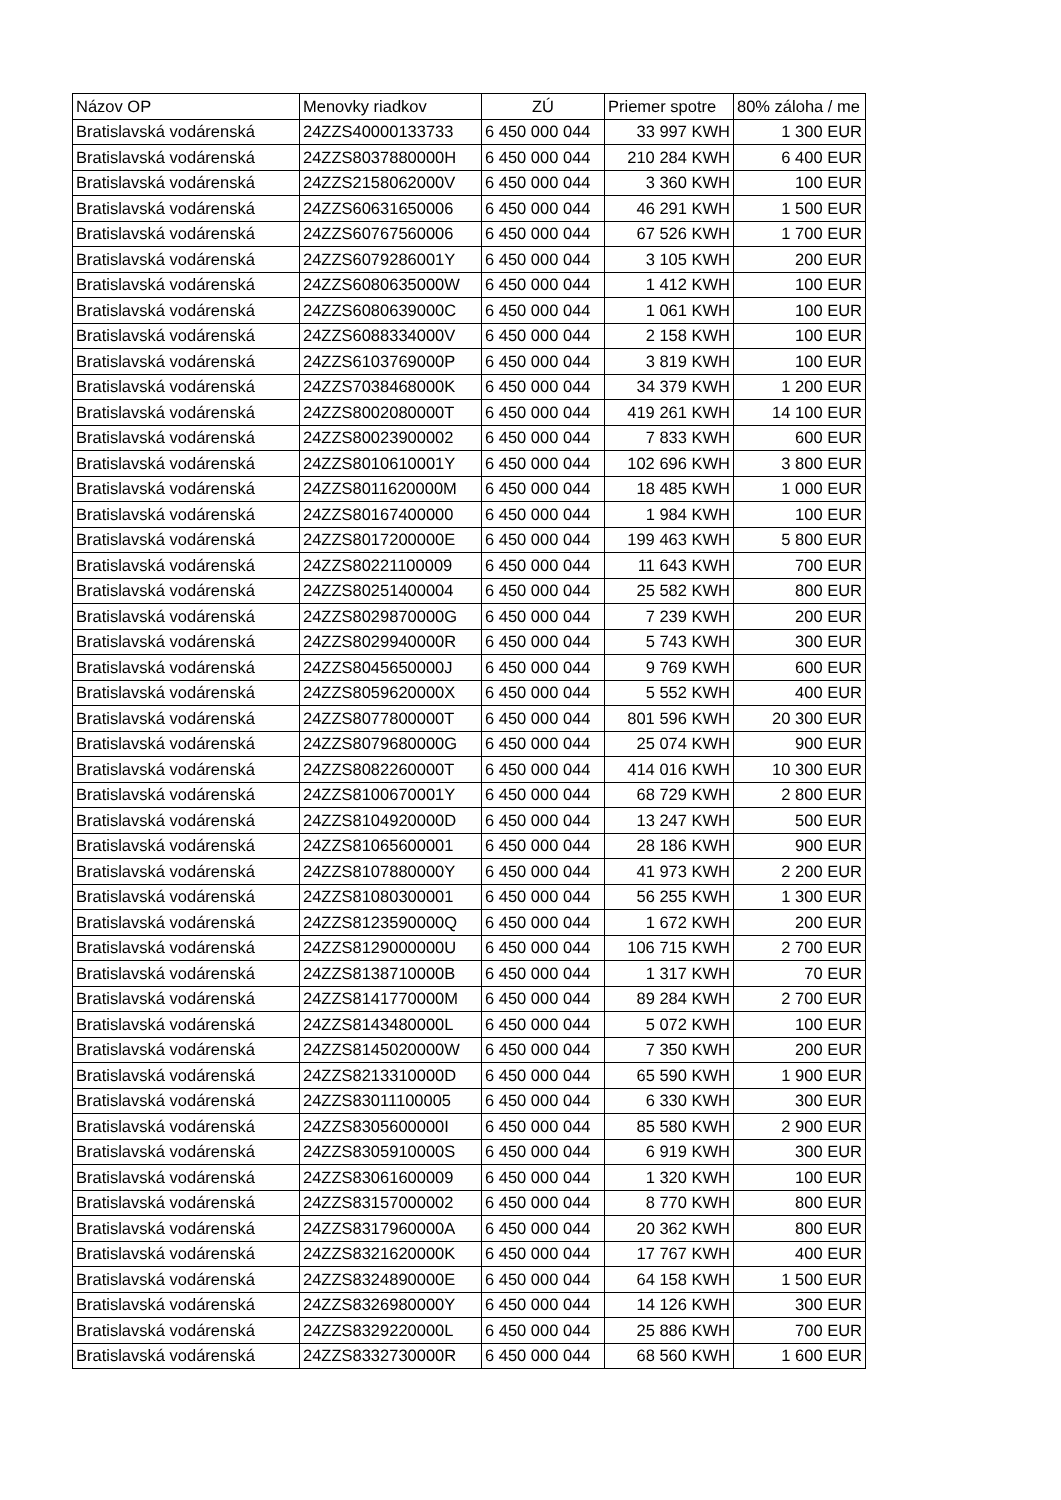| Názov OP | Menovky riadkov | ZÚ | Priemer spotre | 80% záloha / me |
| --- | --- | --- | --- | --- |
| Bratislavská vodárenská | 24ZZS40000133733 | 6 450 000 044 | 33 997 KWH | 1 300 EUR |
| Bratislavská vodárenská | 24ZZS8037880000H | 6 450 000 044 | 210 284 KWH | 6 400 EUR |
| Bratislavská vodárenská | 24ZZS2158062000V | 6 450 000 044 | 3 360 KWH | 100 EUR |
| Bratislavská vodárenská | 24ZZS60631650006 | 6 450 000 044 | 46 291 KWH | 1 500 EUR |
| Bratislavská vodárenská | 24ZZS60767560006 | 6 450 000 044 | 67 526 KWH | 1 700 EUR |
| Bratislavská vodárenská | 24ZZS6079286001Y | 6 450 000 044 | 3 105 KWH | 200 EUR |
| Bratislavská vodárenská | 24ZZS6080635000W | 6 450 000 044 | 1 412 KWH | 100 EUR |
| Bratislavská vodárenská | 24ZZS6080639000C | 6 450 000 044 | 1 061 KWH | 100 EUR |
| Bratislavská vodárenská | 24ZZS6088334000V | 6 450 000 044 | 2 158 KWH | 100 EUR |
| Bratislavská vodárenská | 24ZZS6103769000P | 6 450 000 044 | 3 819 KWH | 100 EUR |
| Bratislavská vodárenská | 24ZZS7038468000K | 6 450 000 044 | 34 379 KWH | 1 200 EUR |
| Bratislavská vodárenská | 24ZZS8002080000T | 6 450 000 044 | 419 261 KWH | 14 100 EUR |
| Bratislavská vodárenská | 24ZZS80023900002 | 6 450 000 044 | 7 833 KWH | 600 EUR |
| Bratislavská vodárenská | 24ZZS8010610001Y | 6 450 000 044 | 102 696 KWH | 3 800 EUR |
| Bratislavská vodárenská | 24ZZS8011620000M | 6 450 000 044 | 18 485 KWH | 1 000 EUR |
| Bratislavská vodárenská | 24ZZS80167400000 | 6 450 000 044 | 1 984 KWH | 100 EUR |
| Bratislavská vodárenská | 24ZZS8017200000E | 6 450 000 044 | 199 463 KWH | 5 800 EUR |
| Bratislavská vodárenská | 24ZZS80221100009 | 6 450 000 044 | 11 643 KWH | 700 EUR |
| Bratislavská vodárenská | 24ZZS80251400004 | 6 450 000 044 | 25 582 KWH | 800 EUR |
| Bratislavská vodárenská | 24ZZS8029870000G | 6 450 000 044 | 7 239 KWH | 200 EUR |
| Bratislavská vodárenská | 24ZZS8029940000R | 6 450 000 044 | 5 743 KWH | 300 EUR |
| Bratislavská vodárenská | 24ZZS8045650000J | 6 450 000 044 | 9 769 KWH | 600 EUR |
| Bratislavská vodárenská | 24ZZS8059620000X | 6 450 000 044 | 5 552 KWH | 400 EUR |
| Bratislavská vodárenská | 24ZZS8077800000T | 6 450 000 044 | 801 596 KWH | 20 300 EUR |
| Bratislavská vodárenská | 24ZZS8079680000G | 6 450 000 044 | 25 074 KWH | 900 EUR |
| Bratislavská vodárenská | 24ZZS8082260000T | 6 450 000 044 | 414 016 KWH | 10 300 EUR |
| Bratislavská vodárenská | 24ZZS8100670001Y | 6 450 000 044 | 68 729 KWH | 2 800 EUR |
| Bratislavská vodárenská | 24ZZS8104920000D | 6 450 000 044 | 13 247 KWH | 500 EUR |
| Bratislavská vodárenská | 24ZZS81065600001 | 6 450 000 044 | 28 186 KWH | 900 EUR |
| Bratislavská vodárenská | 24ZZS8107880000Y | 6 450 000 044 | 41 973 KWH | 2 200 EUR |
| Bratislavská vodárenská | 24ZZS81080300001 | 6 450 000 044 | 56 255 KWH | 1 300 EUR |
| Bratislavská vodárenská | 24ZZS8123590000Q | 6 450 000 044 | 1 672 KWH | 200 EUR |
| Bratislavská vodárenská | 24ZZS8129000000U | 6 450 000 044 | 106 715 KWH | 2 700 EUR |
| Bratislavská vodárenská | 24ZZS8138710000B | 6 450 000 044 | 1 317 KWH | 70 EUR |
| Bratislavská vodárenská | 24ZZS8141770000M | 6 450 000 044 | 89 284 KWH | 2 700 EUR |
| Bratislavská vodárenská | 24ZZS8143480000L | 6 450 000 044 | 5 072 KWH | 100 EUR |
| Bratislavská vodárenská | 24ZZS8145020000W | 6 450 000 044 | 7 350 KWH | 200 EUR |
| Bratislavská vodárenská | 24ZZS8213310000D | 6 450 000 044 | 65 590 KWH | 1 900 EUR |
| Bratislavská vodárenská | 24ZZS83011100005 | 6 450 000 044 | 6 330 KWH | 300 EUR |
| Bratislavská vodárenská | 24ZZS8305600000I | 6 450 000 044 | 85 580 KWH | 2 900 EUR |
| Bratislavská vodárenská | 24ZZS8305910000S | 6 450 000 044 | 6 919 KWH | 300 EUR |
| Bratislavská vodárenská | 24ZZS83061600009 | 6 450 000 044 | 1 320 KWH | 100 EUR |
| Bratislavská vodárenská | 24ZZS83157000002 | 6 450 000 044 | 8 770 KWH | 800 EUR |
| Bratislavská vodárenská | 24ZZS8317960000A | 6 450 000 044 | 20 362 KWH | 800 EUR |
| Bratislavská vodárenská | 24ZZS8321620000K | 6 450 000 044 | 17 767 KWH | 400 EUR |
| Bratislavská vodárenská | 24ZZS8324890000E | 6 450 000 044 | 64 158 KWH | 1 500 EUR |
| Bratislavská vodárenská | 24ZZS8326980000Y | 6 450 000 044 | 14 126 KWH | 300 EUR |
| Bratislavská vodárenská | 24ZZS8329220000L | 6 450 000 044 | 25 886 KWH | 700 EUR |
| Bratislavská vodárenská | 24ZZS8332730000R | 6 450 000 044 | 68 560 KWH | 1 600 EUR |